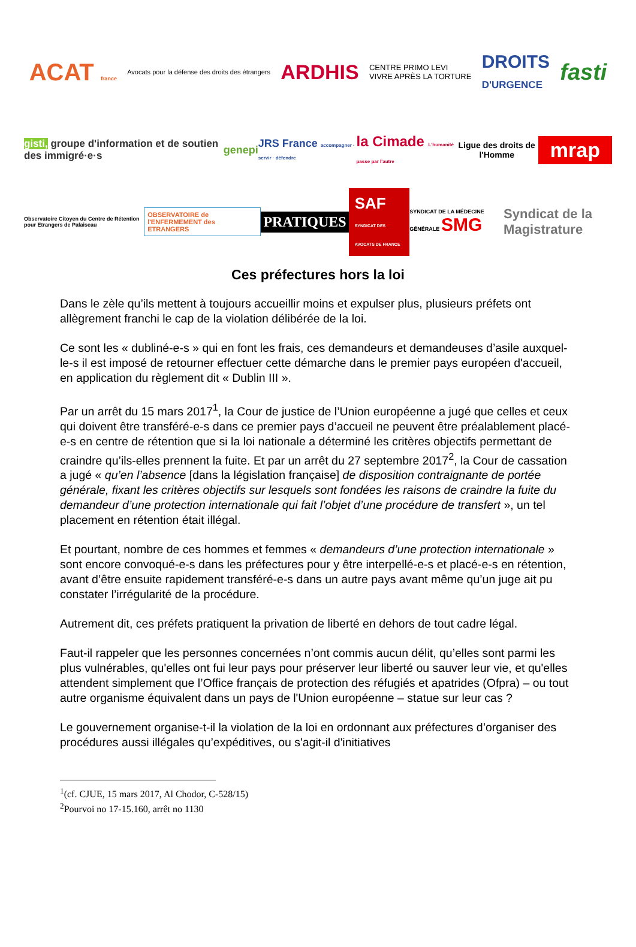ACAT france Avocats pour la défense des droits des étrangers ARDHIS CENTRE PRIMO LEVI
VIVRE APRÈS LA TORTURE DROITS
D'URGENCE fasti
gisti, groupe d'information et de soutien des immigré·e·s genepi JRS France accompagner · servir · défendre la Cimade L'humanité passe par l'autre Ligue des droits de l'Homme mrap
Observatoire Citoyen du Centre de Rétention pour Etrangers de Palaiseau OBSERVATOIRE de l'ENFERMEMENT des ETRANGERS PRATIQUES SAF
SYNDICAT DES AVOCATS DE FRANCE SYNDICAT DE LA MÉDECINE GÉNÉRALE SMG Syndicat de la Magistrature
Ces préfectures hors la loi
Dans le zèle qu’ils mettent à toujours accueillir moins et expulser plus, plusieurs préfets ont allègrement franchi le cap de la violation délibérée de la loi.
Ce sont les « dubliné-e-s » qui en font les frais, ces demandeurs et demandeuses d’asile auxquel-le-s il est imposé de retourner effectuer cette démarche dans le premier pays européen d'accueil, en application du règlement dit « Dublin III ».
Par un arrêt du 15 mars 2017<sup>1</sup>, la Cour de justice de l’Union européenne a jugé que celles et ceux qui doivent être transféré-e-s dans ce premier pays d’accueil ne peuvent être préalablement placé-e-s en centre de rétention que si la loi nationale a déterminé les critères objectifs permettant de craindre qu’ils-elles prennent la fuite. Et par un arrêt du 27 septembre 2017<sup>2</sup>, la Cour de cassation a jugé « qu’en l’absence [dans la législation française] de disposition contraignante de portée générale, fixant les critères objectifs sur lesquels sont fondées les raisons de craindre la fuite du demandeur d’une protection internationale qui fait l’objet d’une procédure de transfert », un tel placement en rétention était illégal.
Et pourtant, nombre de ces hommes et femmes « demandeurs d’une protection internationale » sont encore convoqué-e-s dans les préfectures pour y être interpellé-e-s et placé-e-s en rétention, avant d’être ensuite rapidement transféré-e-s dans un autre pays avant même qu’un juge ait pu constater l’irrégularité de la procédure.
Autrement dit, ces préfets pratiquent la privation de liberté en dehors de tout cadre légal.
Faut-il rappeler que les personnes concernées n’ont commis aucun délit, qu’elles sont parmi les plus vulnérables, qu'elles ont fui leur pays pour préserver leur liberté ou sauver leur vie, et qu'elles attendent simplement que l’Office français de protection des réfugiés et apatrides (Ofpra) – ou tout autre organisme équivalent dans un pays de l'Union européenne – statue sur leur cas ?
Le gouvernement organise-t-il la violation de la loi en ordonnant aux préfectures d’organiser des procédures aussi illégales qu’expéditives, ou s'agit-il d'initiatives
<sup>1</sup> (cf. CJUE, 15 mars 2017, Al Chodor, C-528/15)
<sup>2</sup> Pourvoi no 17-15.160, arrêt no 1130